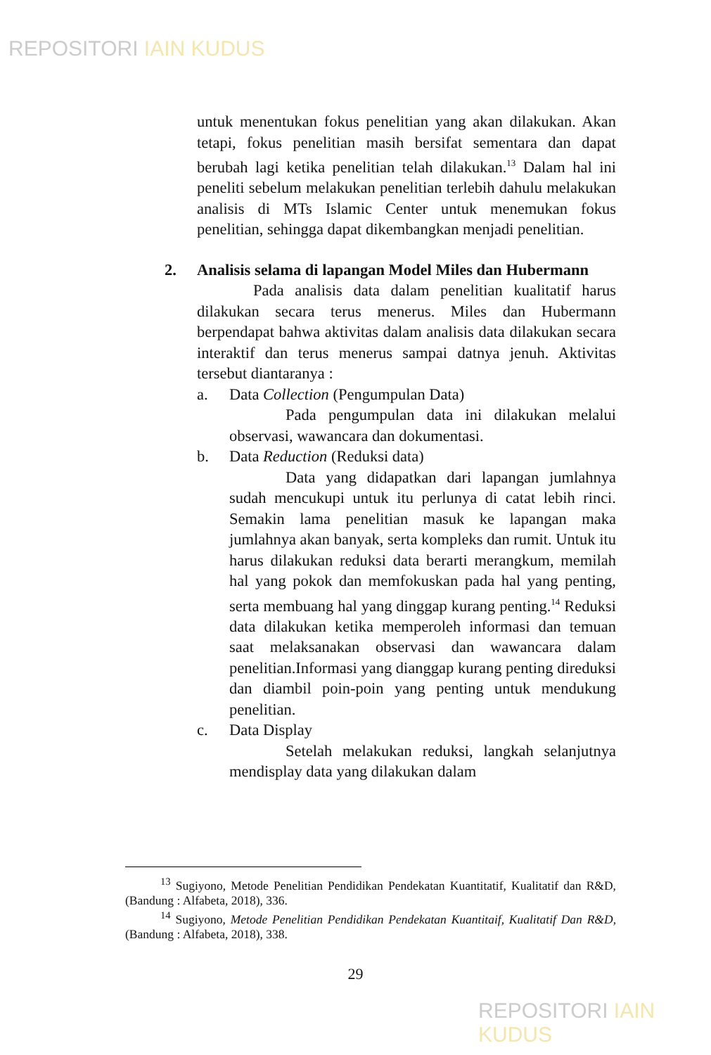REPOSITORI IAIN KUDUS
untuk menentukan fokus penelitian yang akan dilakukan. Akan tetapi, fokus penelitian masih bersifat sementara dan dapat berubah lagi ketika penelitian telah dilakukan.<sup>13</sup> Dalam hal ini peneliti sebelum melakukan penelitian terlebih dahulu melakukan analisis di MTs Islamic Center untuk menemukan fokus penelitian, sehingga dapat dikembangkan menjadi penelitian.
2. Analisis selama di lapangan Model Miles dan Hubermann
Pada analisis data dalam penelitian kualitatif harus dilakukan secara terus menerus. Miles dan Hubermann berpendapat bahwa aktivitas dalam analisis data dilakukan secara interaktif dan terus menerus sampai datnya jenuh. Aktivitas tersebut diantaranya :
a. Data Collection (Pengumpulan Data)
Pada pengumpulan data ini dilakukan melalui observasi, wawancara dan dokumentasi.
b. Data Reduction (Reduksi data)
Data yang didapatkan dari lapangan jumlahnya sudah mencukupi untuk itu perlunya di catat lebih rinci. Semakin lama penelitian masuk ke lapangan maka jumlahnya akan banyak, serta kompleks dan rumit. Untuk itu harus dilakukan reduksi data berarti merangkum, memilah hal yang pokok dan memfokuskan pada hal yang penting, serta membuang hal yang dinggap kurang penting.<sup>14</sup> Reduksi data dilakukan ketika memperoleh informasi dan temuan saat melaksanakan observasi dan wawancara dalam penelitian.Informasi yang dianggap kurang penting direduksi dan diambil poin-poin yang penting untuk mendukung penelitian.
c. Data Display
Setelah melakukan reduksi, langkah selanjutnya mendisplay data yang dilakukan dalam
<sup>13</sup> Sugiyono, Metode Penelitian Pendidikan Pendekatan Kuantitatif, Kualitatif dan R&D, (Bandung : Alfabeta, 2018), 336.
<sup>14</sup> Sugiyono, Metode Penelitian Pendidikan Pendekatan Kuantitaif, Kualitatif Dan R&D, (Bandung : Alfabeta, 2018), 338.
29
REPOSITORI IAIN KUDUS